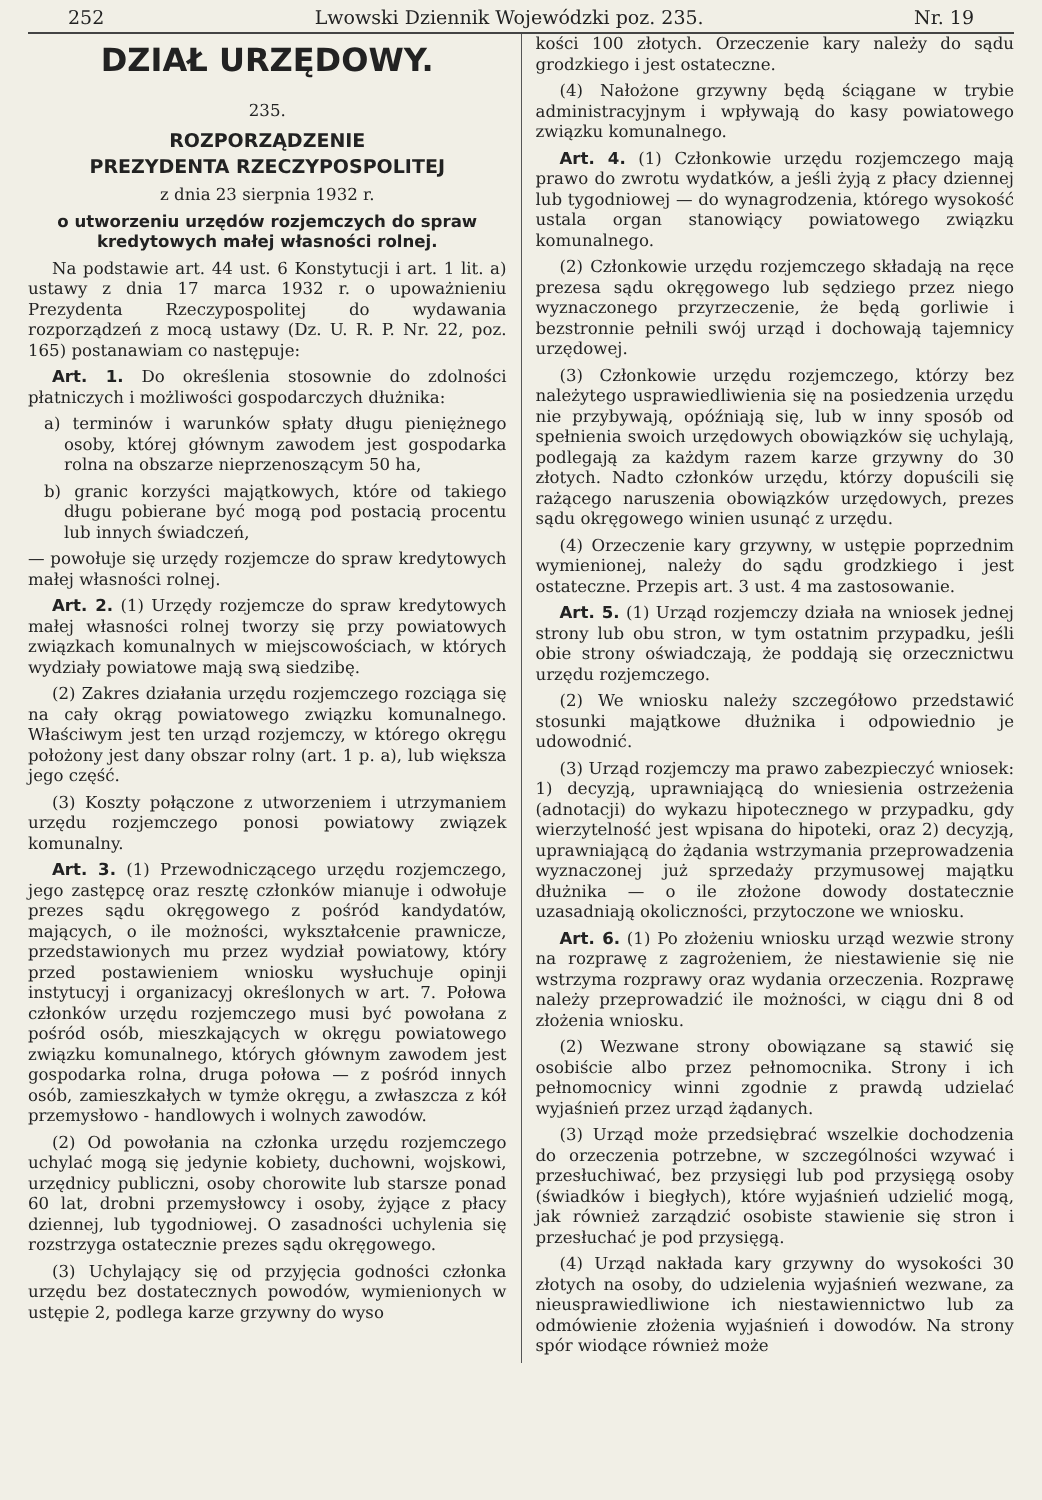252 Lwowski Dziennik Wojewódzki poz. 235. Nr. 19
DZIAŁ URZĘDOWY.
235.
ROZPORZĄDZENIE
PREZYDENTA RZECZYPOSPOLITEJ
z dnia 23 sierpnia 1932 r.
o utworzeniu urzędów rozjemczych do spraw kredytowych małej własności rolnej.
Na podstawie art. 44 ust. 6 Konstytucji i art. 1 lit. a) ustawy z dnia 17 marca 1932 r. o upoważnieniu Prezydenta Rzeczypospolitej do wydawania rozporządzeń z mocą ustawy (Dz. U. R. P. Nr. 22, poz. 165) postanawiam co następuje:
Art. 1. Do określenia stosownie do zdolności płatniczych i możliwości gospodarczych dłużnika:
a) terminów i warunków spłaty długu pieniężnego osoby, której głównym zawodem jest gospodarka rolna na obszarze nieprzenoszącym 50 ha,
b) granic korzyści majątkowych, które od takiego długu pobierane być mogą pod postacią procentu lub innych świadczeń,
— powołuje się urzędy rozjemcze do spraw kredytowych małej własności rolnej.
Art. 2. (1) Urzędy rozjemcze do spraw kredytowych małej własności rolnej tworzy się przy powiatowych związkach komunalnych w miejscowościach, w których wydziały powiatowe mają swą siedzibę.
(2) Zakres działania urzędu rozjemczego rozciąga się na cały okrąg powiatowego związku komunalnego. Właściwym jest ten urząd rozjemczy, w którego okręgu położony jest dany obszar rolny (art. 1 p. a), lub większa jego część.
(3) Koszty połączone z utworzeniem i utrzymaniem urzędu rozjemczego ponosi powiatowy związek komunalny.
Art. 3. (1) Przewodniczącego urzędu rozjemczego, jego zastępcę oraz resztę członków mianuje i odwołuje prezes sądu okręgowego z pośród kandydatów, mających, o ile możności, wykształcenie prawnicze, przedstawionych mu przez wydział powiatowy, który przed postawieniem wniosku wysłuchuje opinji instytucyj i organizacyj określonych w art. 7. Połowa członków urzędu rozjemczego musi być powołana z pośród osób, mieszkających w okręgu powiatowego związku komunalnego, których głównym zawodem jest gospodarka rolna, druga połowa — z pośród innych osób, zamieszkałych w tymże okręgu, a zwłaszcza z kół przemysłowo - handlowych i wolnych zawodów.
(2) Od powołania na członka urzędu rozjemczego uchylać mogą się jedynie kobiety, duchowni, wojskowi, urzędnicy publiczni, osoby chorowite lub starsze ponad 60 lat, drobni przemysłowcy i osoby, żyjące z płacy dziennej, lub tygodniowej. O zasadności uchylenia się rozstrzyga ostatecznie prezes sądu okręgowego.
(3) Uchylający się od przyjęcia godności członka urzędu bez dostatecznych powodów, wymienionych w ustępie 2, podlega karze grzywny do wyso
kości 100 złotych. Orzeczenie kary należy do sądu grodzkiego i jest ostateczne.
(4) Nałożone grzywny będą ściągane w trybie administracyjnym i wpływają do kasy powiatowego związku komunalnego.
Art. 4. (1) Członkowie urzędu rozjemczego mają prawo do zwrotu wydatków, a jeśli żyją z płacy dziennej lub tygodniowej — do wynagrodzenia, którego wysokość ustala organ stanowiący powiatowego związku komunalnego.
(2) Członkowie urzędu rozjemczego składają na ręce prezesa sądu okręgowego lub sędziego przez niego wyznaczonego przyrzeczenie, że będą gorliwie i bezstronnie pełnili swój urząd i dochowają tajemnicy urzędowej.
(3) Członkowie urzędu rozjemczego, którzy bez należytego usprawiedliwienia się na posiedzenia urzędu nie przybywają, opóźniają się, lub w inny sposób od spełnienia swoich urzędowych obowiązków się uchylają, podlegają za każdym razem karze grzywny do 30 złotych. Nadto członków urzędu, którzy dopuścili się rażącego naruszenia obowiązków urzędowych, prezes sądu okręgowego winien usunąć z urzędu.
(4) Orzeczenie kary grzywny, w ustępie poprzednim wymienionej, należy do sądu grodzkiego i jest ostateczne. Przepis art. 3 ust. 4 ma zastosowanie.
Art. 5. (1) Urząd rozjemczy działa na wniosek jednej strony lub obu stron, w tym ostatnim przypadku, jeśli obie strony oświadczają, że poddają się orzecznictwu urzędu rozjemczego.
(2) We wniosku należy szczegółowo przedstawić stosunki majątkowe dłużnika i odpowiednio je udowodnić.
(3) Urząd rozjemczy ma prawo zabezpieczyć wniosek: 1) decyzją, uprawniającą do wniesienia ostrzeżenia (adnotacji) do wykazu hipotecznego w przypadku, gdy wierzytelność jest wpisana do hipoteki, oraz 2) decyzją, uprawniającą do żądania wstrzymania przeprowadzenia wyznaczonej już sprzedaży przymusowej majątku dłużnika — o ile złożone dowody dostatecznie uzasadniają okoliczności, przytoczone we wniosku.
Art. 6. (1) Po złożeniu wniosku urząd wezwie strony na rozprawę z zagrożeniem, że niestawienie się nie wstrzyma rozprawy oraz wydania orzeczenia. Rozprawę należy przeprowadzić ile możności, w ciągu dni 8 od złożenia wniosku.
(2) Wezwane strony obowiązane są stawić się osobiście albo przez pełnomocnika. Strony i ich pełnomocnicy winni zgodnie z prawdą udzielać wyjaśnień przez urząd żądanych.
(3) Urząd może przedsiębrać wszelkie dochodzenia do orzeczenia potrzebne, w szczególności wzywać i przesłuchiwać, bez przysięgi lub pod przysięgą osoby (świadków i biegłych), które wyjaśnień udzielić mogą, jak również zarządzić osobiste stawienie się stron i przesłuchać je pod przysięgą.
(4) Urząd nakłada kary grzywny do wysokości 30 złotych na osoby, do udzielenia wyjaśnień wezwane, za nieusprawiedliwione ich niestawiennictwo lub za odmówienie złożenia wyjaśnień i dowodów. Na strony spór wiodące również może